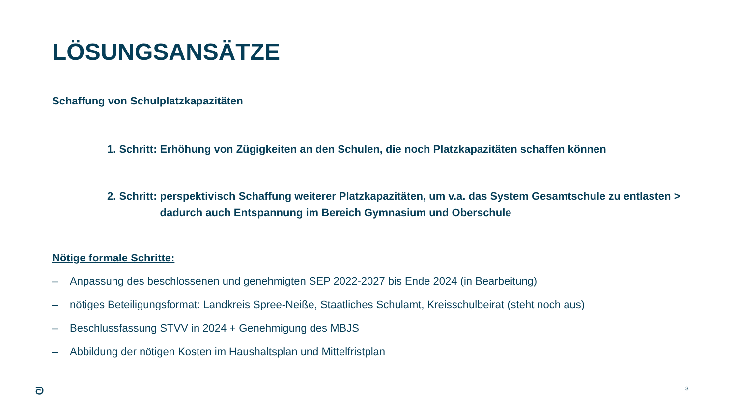LÖSUNGSANSÄTZE
Schaffung von Schulplatzkapazitäten
1. Schritt: Erhöhung von Zügigkeiten an den Schulen, die noch Platzkapazitäten schaffen können
2. Schritt: perspektivisch Schaffung weiterer Platzkapazitäten, um v.a. das System Gesamtschule zu entlasten > dadurch auch Entspannung im Bereich Gymnasium und Oberschule
Nötige formale Schritte:
– Anpassung des beschlossenen und genehmigten SEP 2022-2027 bis Ende 2024 (in Bearbeitung)
– nötiges Beteiligungsformat: Landkreis Spree-Neiße, Staatliches Schulamt, Kreisschulbeirat (steht noch aus)
– Beschlussfassung STVV in 2024 + Genehmigung des MBJS
– Abbildung der nötigen Kosten im Haushaltsplan und Mittelfristplan
ᘐ 3